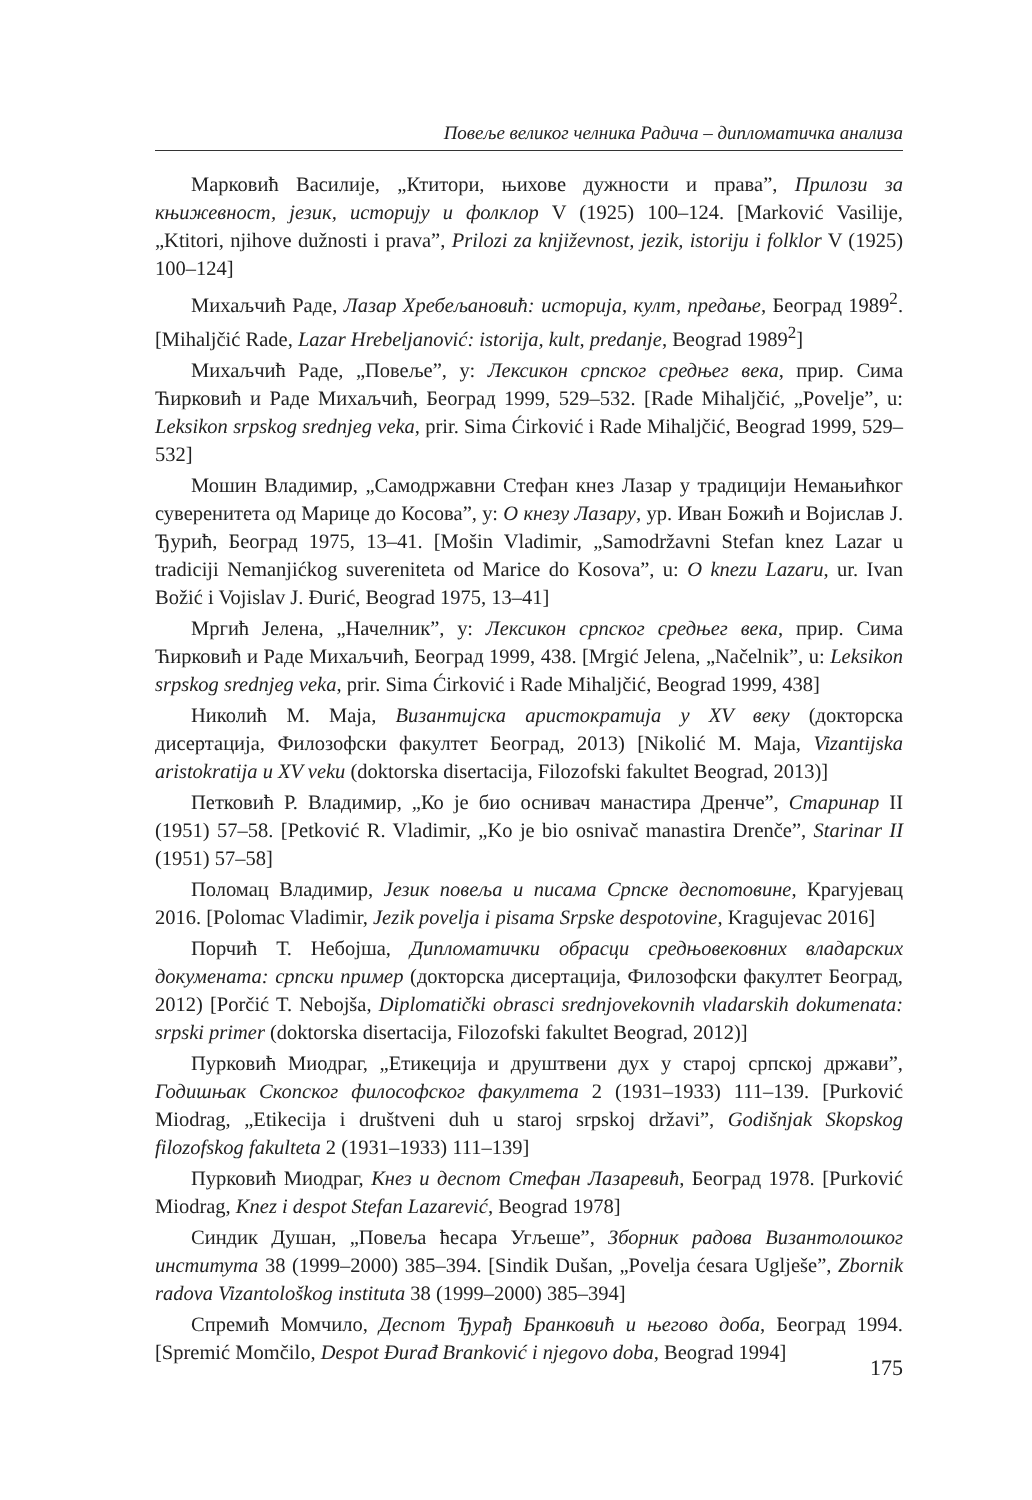Повеље великог челника Радича – дипломатичка анализа
Марковић Василије, „Ктитори, њихове дужности и права”, Прилози за књижевност, језик, историју и фолклор V (1925) 100–124. [Marković Vasilije, „Ktitori, njihove dužnosti i prava”, Prilozi za književnost, jezik, istoriju i folklor V (1925) 100–124]
Михаљчић Раде, Лазар Хребељановић: историја, култ, предање, Београд 1989<sup>2</sup>. [Mihaljčić Rade, Lazar Hrebeljanović: istorija, kult, predanje, Beograd 1989<sup>2</sup>]
Михаљчић Раде, „Повеље”, у: Лексикон српског средњег века, прир. Сима Ћирковић и Раде Михаљчић, Београд 1999, 529–532. [Rade Mihaljčić, „Povelje”, u: Leksikon srpskog srednjeg veka, prir. Sima Ćirković i Rade Mihaljčić, Beograd 1999, 529–532]
Мошин Владимир, „Самодржавни Стефан кнез Лазар у традицији Немањићког суверенитета од Марице до Косова”, у: О кнезу Лазару, ур. Иван Божић и Војислав Ј. Ђурић, Београд 1975, 13–41. [Mošin Vladimir, „Samodržavni Stefan knez Lazar u tradiciji Nemanjićkog suvereniteta od Marice do Kosova”, u: O knezu Lazaru, ur. Ivan Božić i Vojislav J. Đurić, Beograd 1975, 13–41]
Мргић Јелена, „Начелник”, у: Лексикон српског средњег века, прир. Сима Ћирковић и Раде Михаљчић, Београд 1999, 438. [Mrgić Jelena, „Načelnik”, u: Leksikon srpskog srednjeg veka, prir. Sima Ćirković i Rade Mihaljčić, Beograd 1999, 438]
Николић М. Маја, Византијска аристократија у XV веку (докторска дисертација, Филозофски факултет Београд, 2013) [Nikolić M. Maja, Vizantijska aristokratija u XV veku (doktorska disertacija, Filozofski fakultet Beograd, 2013)]
Петковић Р. Владимир, „Ко је био оснивач манастира Дренче”, Старинар II (1951) 57–58. [Petković R. Vladimir, „Ko je bio osnivač manastira Drenče”, Starinar II (1951) 57–58]
Поломац Владимир, Језик повеља и писама Српске деспотовине, Крагујевац 2016. [Polomac Vladimir, Jezik povelja i pisama Srpske despotovine, Kragujevac 2016]
Порчић Т. Небојша, Дипломатички обрасци средњовековних владарских докумената: српски пример (докторска дисертација, Филозофски факултет Београд, 2012) [Porčić T. Nebojša, Diplomatički obrasci srednjovekovnih vladarskih dokumenata: srpski primer (doktorska disertacija, Filozofski fakultet Beograd, 2012)]
Пурковић Миодраг, „Етикеција и друштвени дух у старој српској држави”, Годишњак Скопског философског факултета 2 (1931–1933) 111–139. [Purković Miodrag, „Etikecija i društveni duh u staroj srpskoj državi”, Godišnjak Skopskog filozofskog fakulteta 2 (1931–1933) 111–139]
Пурковић Миодраг, Кнез и деспот Стефан Лазаревић, Београд 1978. [Purković Miodrag, Knez i despot Stefan Lazarević, Beograd 1978]
Синдик Душан, „Повеља ћесара Угљеше”, Зборник радова Византолошког института 38 (1999–2000) 385–394. [Sindik Dušan, „Povelja ćesara Uglješe”, Zbornik radova Vizantološkog instituta 38 (1999–2000) 385–394]
Спремић Момчило, Деспот Ђурађ Бранковић и његово доба, Београд 1994. [Spremić Momčilo, Despot Đurađ Branković i njegovo doba, Beograd 1994]
175